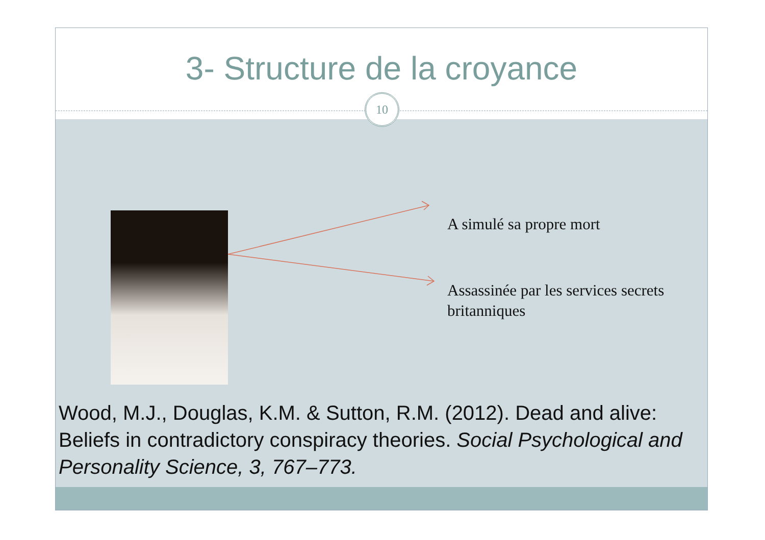3- Structure de la croyance
10
A simulé sa propre mort
Assassinée par les services secrets britanniques
Wood, M.J., Douglas, K.M. & Sutton, R.M. (2012). Dead and alive: Beliefs in contradictory conspiracy theories. Social Psychological and Personality Science, 3, 767–773.